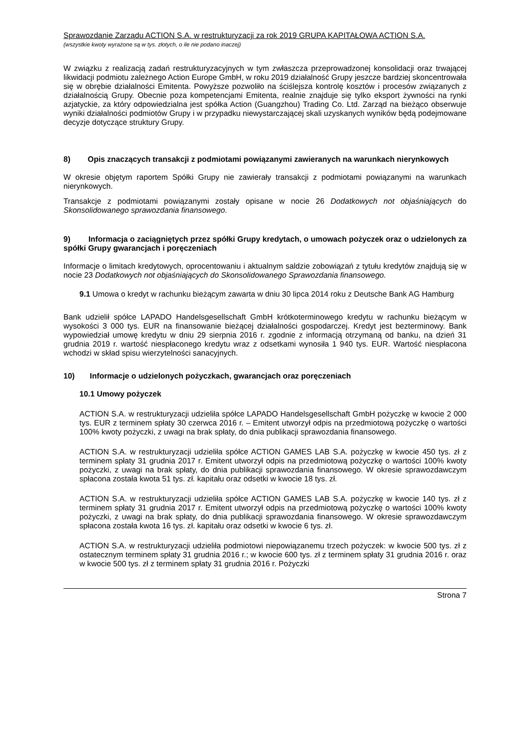Sprawozdanie Zarządu ACTION S.A. w restrukturyzacji za rok 2019 GRUPA KAPITAŁOWA ACTION S.A.
(wszystkie kwoty wyrażone są w tys. złotych, o ile nie podano inaczej)
W związku z realizacją zadań restrukturyzacyjnych w tym zwłaszcza przeprowadzonej konsolidacji oraz trwającej likwidacji podmiotu zależnego Action Europe GmbH, w roku 2019 działalność Grupy jeszcze bardziej skoncentrowała się w obrębie działalności Emitenta. Powyższe pozwoliło na ściślejsza kontrolę kosztów i procesów związanych z działalnością Grupy. Obecnie poza kompetencjami Emitenta, realnie znajduje się tylko eksport żywności na rynki azjatyckie, za który odpowiedzialna jest spółka Action (Guangzhou) Trading Co. Ltd. Zarząd na bieżąco obserwuje wyniki działalności podmiotów Grupy i w przypadku niewystarczającej skali uzyskanych wyników będą podejmowane decyzje dotyczące struktury Grupy.
8) Opis znaczących transakcji z podmiotami powiązanymi zawieranych na warunkach nierynkowych
W okresie objętym raportem Spółki Grupy nie zawierały transakcji z podmiotami powiązanymi na warunkach nierynkowych.
Transakcje z podmiotami powiązanymi zostały opisane w nocie 26 Dodatkowych not objaśniających do Skonsolidowanego sprawozdania finansowego.
9) Informacja o zaciągniętych przez spółki Grupy kredytach, o umowach pożyczek oraz o udzielonych za spółki Grupy gwarancjach i poręczeniach
Informacje o limitach kredytowych, oprocentowaniu i aktualnym saldzie zobowiązań z tytułu kredytów znajdują się w nocie 23 Dodatkowych not objaśniających do Skonsolidowanego Sprawozdania finansowego.
9.1 Umowa o kredyt w rachunku bieżącym zawarta w dniu 30 lipca 2014 roku z Deutsche Bank AG Hamburg
Bank udzielił spółce LAPADO Handelsgesellschaft GmbH krótkoterminowego kredytu w rachunku bieżącym w wysokości 3 000 tys. EUR na finansowanie bieżącej działalności gospodarczej. Kredyt jest bezterminowy. Bank wypowiedział umowę kredytu w dniu 29 sierpnia 2016 r. zgodnie z informacją otrzymaną od banku, na dzień 31 grudnia 2019 r. wartość niespłaconego kredytu wraz z odsetkami wynosiła 1 940 tys. EUR. Wartość niespłacona wchodzi w skład spisu wierzytelności sanacyjnych.
10) Informacje o udzielonych pożyczkach, gwarancjach oraz poręczeniach
10.1 Umowy pożyczek
ACTION S.A. w restrukturyzacji udzieliła spółce LAPADO Handelsgesellschaft GmbH pożyczkę w kwocie 2 000 tys. EUR z terminem spłaty 30 czerwca 2016 r. – Emitent utworzył odpis na przedmiotową pożyczkę o wartości 100% kwoty pożyczki, z uwagi na brak spłaty, do dnia publikacji sprawozdania finansowego.
ACTION S.A. w restrukturyzacji udzieliła spółce ACTION GAMES LAB S.A. pożyczkę w kwocie 450 tys. zł z terminem spłaty 31 grudnia 2017 r. Emitent utworzył odpis na przedmiotową pożyczkę o wartości 100% kwoty pożyczki, z uwagi na brak spłaty, do dnia publikacji sprawozdania finansowego. W okresie sprawozdawczym spłacona została kwota 51 tys. zł. kapitału oraz odsetki w kwocie 18 tys. zł.
ACTION S.A. w restrukturyzacji udzieliła spółce ACTION GAMES LAB S.A. pożyczkę w kwocie 140 tys. zł z terminem spłaty 31 grudnia 2017 r. Emitent utworzył odpis na przedmiotową pożyczkę o wartości 100% kwoty pożyczki, z uwagi na brak spłaty, do dnia publikacji sprawozdania finansowego. W okresie sprawozdawczym spłacona została kwota 16 tys. zł. kapitału oraz odsetki w kwocie 6 tys. zł.
ACTION S.A. w restrukturyzacji udzieliła podmiotowi niepowiązanemu trzech pożyczek: w kwocie 500 tys. zł z ostatecznym terminem spłaty 31 grudnia 2016 r.; w kwocie 600 tys. zł z terminem spłaty 31 grudnia 2016 r. oraz w kwocie 500 tys. zł z terminem spłaty 31 grudnia 2016 r. Pożyczki
Strona 7